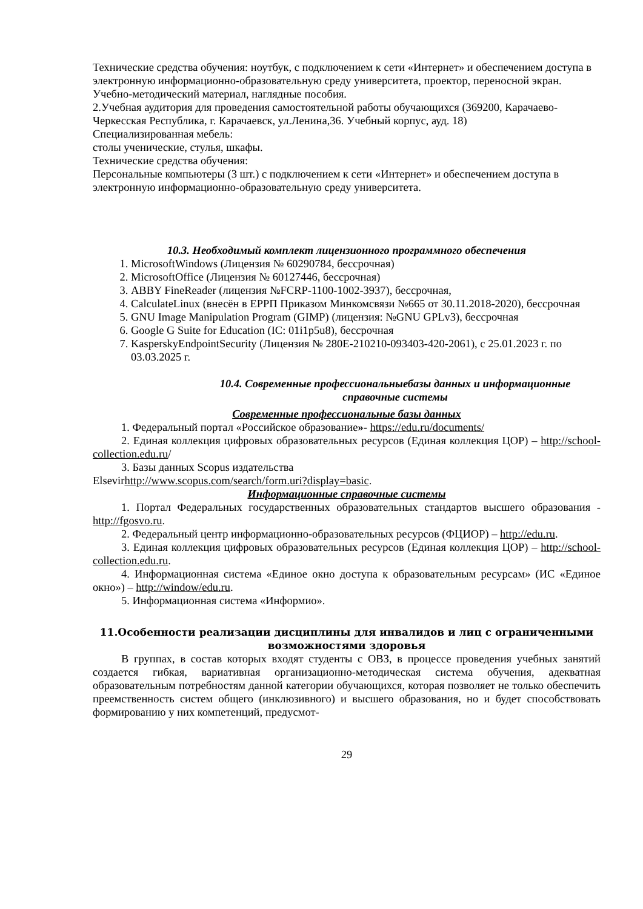Технические средства обучения: ноутбук, с подключением к сети «Интернет» и обеспечением доступа в электронную информационно-образовательную среду университета, проектор, переносной экран.
Учебно-методический материал, наглядные пособия.
2.Учебная аудитория для проведения самостоятельной работы обучающихся (369200, Карачаево-Черкесская Республика, г. Карачаевск, ул.Ленина,36. Учебный корпус, ауд. 18)
Специализированная мебель:
столы ученические, стулья, шкафы.
Технические средства обучения:
Персональные компьютеры (3 шт.) с подключением к сети «Интернет» и обеспечением доступа в электронную информационно-образовательную среду университета.
10.3. Необходимый комплект лицензионного программного обеспечения
1. MicrosoftWindows (Лицензия № 60290784, бессрочная)
2. MicrosoftOffice (Лицензия № 60127446, бессрочная)
3. ABBY FineReader (лицензия №FCRP-1100-1002-3937), бессрочная,
4. CalculateLinux (внесён в ЕРРП Приказом Минкомсвязи №665 от 30.11.2018-2020), бессрочная
5. GNU Image Manipulation Program (GIMP) (лицензия: №GNU GPLv3), бессрочная
6. Google G Suite for Education (IC: 01i1p5u8), бессрочная
7. KasperskyEndpointSecurity (Лицензия № 280E-210210-093403-420-2061), с 25.01.2023 г. по 03.03.2025 г.
10.4. Современные профессиональныебазы данных и информационные справочные системы
Современные профессиональные базы данных
1. Федеральный портал «Российское образование»- https://edu.ru/documents/
2. Единая коллекция цифровых образовательных ресурсов (Единая коллекция ЦОР) – http://school-collection.edu.ru/
3. Базы данных Scopus издательства
Elsevirhttp://www.scopus.com/search/form.uri?display=basic.
Информационные справочные системы
1. Портал Федеральных государственных образовательных стандартов высшего образования - http://fgosvo.ru.
2. Федеральный центр информационно-образовательных ресурсов (ФЦИОР) – http://edu.ru.
3. Единая коллекция цифровых образовательных ресурсов (Единая коллекция ЦОР) – http://school-collection.edu.ru.
4. Информационная система «Единое окно доступа к образовательным ресурсам» (ИС «Единое окно») – http://window/edu.ru.
5. Информационная система «Информио».
11.Особенности реализации дисциплины для инвалидов и лиц с ограниченными возможностями здоровья
В группах, в состав которых входят студенты с ОВЗ, в процессе проведения учебных занятий создается гибкая, вариативная организационно-методическая система обучения, адекватная образовательным потребностям данной категории обучающихся, которая позволяет не только обеспечить преемственность систем общего (инклюзивного) и высшего образования, но и будет способствовать формированию у них компетенций, предусмот-
29